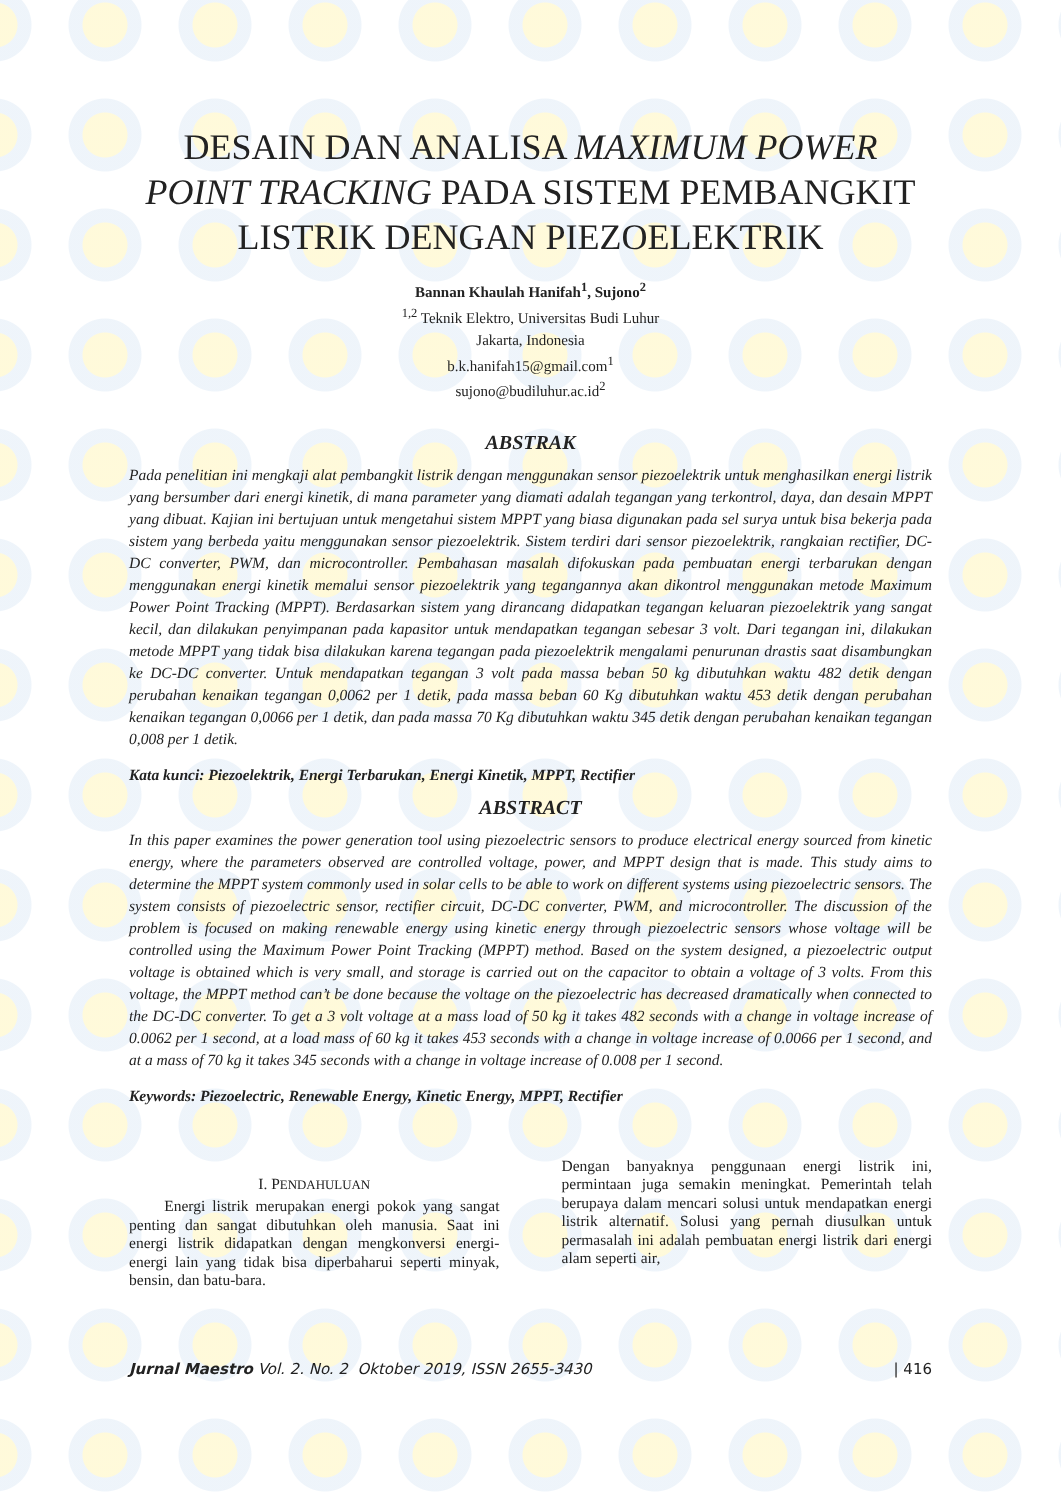DESAIN DAN ANALISA MAXIMUM POWER POINT TRACKING PADA SISTEM PEMBANGKIT LISTRIK DENGAN PIEZOELEKTRIK
Bannan Khaulah Hanifah<sup>1</sup>, Sujono<sup>2</sup>
<sup>1,2</sup> Teknik Elektro, Universitas Budi Luhur
Jakarta, Indonesia
b.k.hanifah15@gmail.com<sup>1</sup>
sujono@budiluhur.ac.id<sup>2</sup>
ABSTRAK
Pada penelitian ini mengkaji alat pembangkit listrik dengan menggunakan sensor piezoelektrik untuk menghasilkan energi listrik yang bersumber dari energi kinetik, di mana parameter yang diamati adalah tegangan yang terkontrol, daya, dan desain MPPT yang dibuat. Kajian ini bertujuan untuk mengetahui sistem MPPT yang biasa digunakan pada sel surya untuk bisa bekerja pada sistem yang berbeda yaitu menggunakan sensor piezoelektrik. Sistem terdiri dari sensor piezoelektrik, rangkaian rectifier, DC-DC converter, PWM, dan microcontroller. Pembahasan masalah difokuskan pada pembuatan energi terbarukan dengan menggunakan energi kinetik memalui sensor piezoelektrik yang tegangannya akan dikontrol menggunakan metode Maximum Power Point Tracking (MPPT). Berdasarkan sistem yang dirancang didapatkan tegangan keluaran piezoelektrik yang sangat kecil, dan dilakukan penyimpanan pada kapasitor untuk mendapatkan tegangan sebesar 3 volt. Dari tegangan ini, dilakukan metode MPPT yang tidak bisa dilakukan karena tegangan pada piezoelektrik mengalami penurunan drastis saat disambungkan ke DC-DC converter. Untuk mendapatkan tegangan 3 volt pada massa beban 50 kg dibutuhkan waktu 482 detik dengan perubahan kenaikan tegangan 0,0062 per 1 detik, pada massa beban 60 Kg dibutuhkan waktu 453 detik dengan perubahan kenaikan tegangan 0,0066 per 1 detik, dan pada massa 70 Kg dibutuhkan waktu 345 detik dengan perubahan kenaikan tegangan 0,008 per 1 detik.
Kata kunci: Piezoelektrik, Energi Terbarukan, Energi Kinetik, MPPT, Rectifier
ABSTRACT
In this paper examines the power generation tool using piezoelectric sensors to produce electrical energy sourced from kinetic energy, where the parameters observed are controlled voltage, power, and MPPT design that is made. This study aims to determine the MPPT system commonly used in solar cells to be able to work on different systems using piezoelectric sensors. The system consists of piezoelectric sensor, rectifier circuit, DC-DC converter, PWM, and microcontroller. The discussion of the problem is focused on making renewable energy using kinetic energy through piezoelectric sensors whose voltage will be controlled using the Maximum Power Point Tracking (MPPT) method. Based on the system designed, a piezoelectric output voltage is obtained which is very small, and storage is carried out on the capacitor to obtain a voltage of 3 volts. From this voltage, the MPPT method can’t be done because the voltage on the piezoelectric has decreased dramatically when connected to the DC-DC converter. To get a 3 volt voltage at a mass load of 50 kg it takes 482 seconds with a change in voltage increase of 0.0062 per 1 second, at a load mass of 60 kg it takes 453 seconds with a change in voltage increase of 0.0066 per 1 second, and at a mass of 70 kg it takes 345 seconds with a change in voltage increase of 0.008 per 1 second.
Keywords: Piezoelectric, Renewable Energy, Kinetic Energy, MPPT, Rectifier
I. PENDAHULUAN
Energi listrik merupakan energi pokok yang sangat penting dan sangat dibutuhkan oleh manusia. Saat ini energi listrik didapatkan dengan mengkonversi energi-energi lain yang tidak bisa diperbaharui seperti minyak, bensin, dan batu-bara.
Dengan banyaknya penggunaan energi listrik ini, permintaan juga semakin meningkat. Pemerintah telah berupaya dalam mencari solusi untuk mendapatkan energi listrik alternatif. Solusi yang pernah diusulkan untuk permasalah ini adalah pembuatan energi listrik dari energi alam seperti air,
Jurnal Maestro Vol. 2. No. 2 Oktober 2019, ISSN 2655-3430 | 416